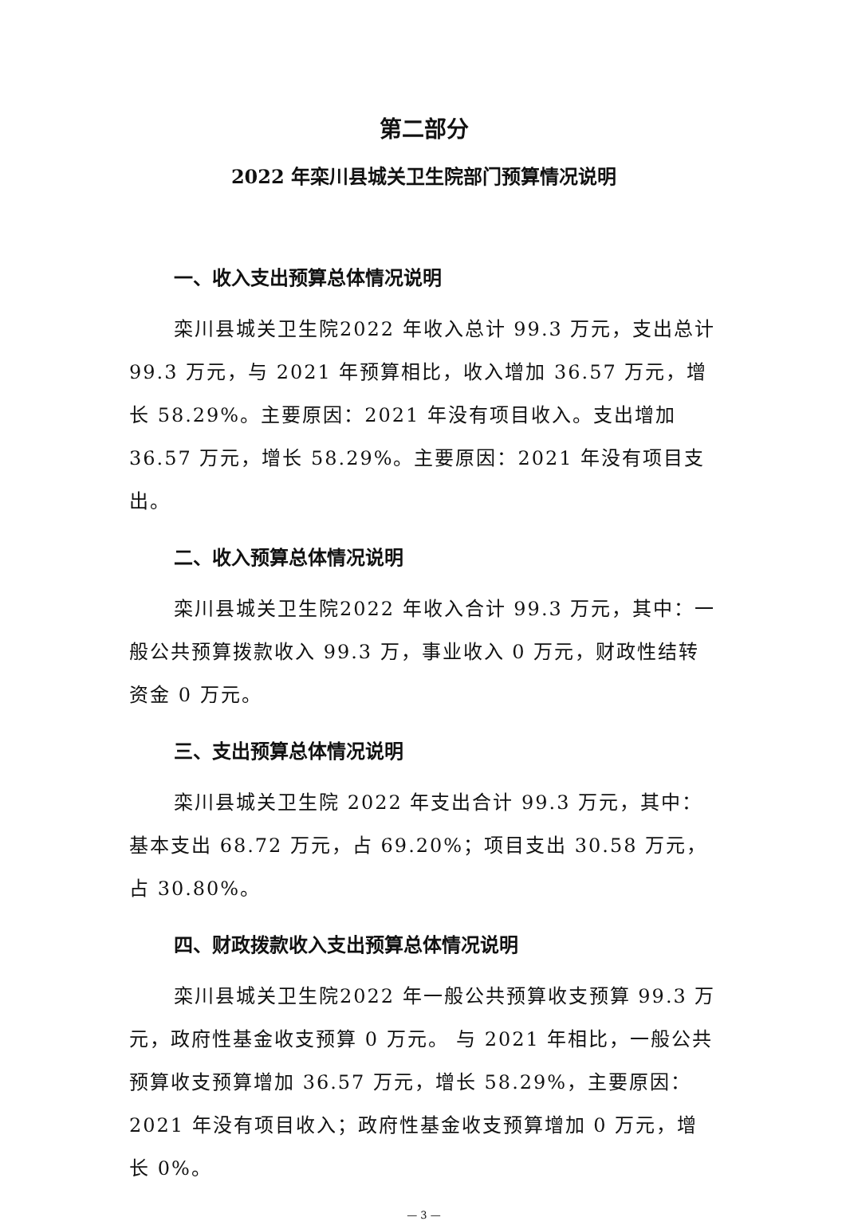第二部分
2022 年栾川县城关卫生院部门预算情况说明
一、收入支出预算总体情况说明
栾川县城关卫生院2022 年收入总计 99.3 万元，支出总计 99.3 万元，与 2021 年预算相比，收入增加 36.57 万元，增长 58.29%。主要原因：2021 年没有项目收入。支出增加 36.57 万元，增长 58.29%。主要原因：2021 年没有项目支出。
二、收入预算总体情况说明
栾川县城关卫生院2022 年收入合计 99.3 万元，其中：一般公共预算拨款收入 99.3 万，事业收入 0 万元，财政性结转资金 0 万元。
三、支出预算总体情况说明
栾川县城关卫生院 2022 年支出合计 99.3 万元，其中：基本支出 68.72 万元，占 69.20%；项目支出 30.58 万元，占 30.80%。
四、财政拨款收入支出预算总体情况说明
栾川县城关卫生院2022 年一般公共预算收支预算 99.3 万元，政府性基金收支预算 0 万元。 与 2021 年相比，一般公共预算收支预算增加 36.57 万元，增长 58.29%，主要原因： 2021 年没有项目收入；政府性基金收支预算增加 0 万元，增长 0%。
— 3 —